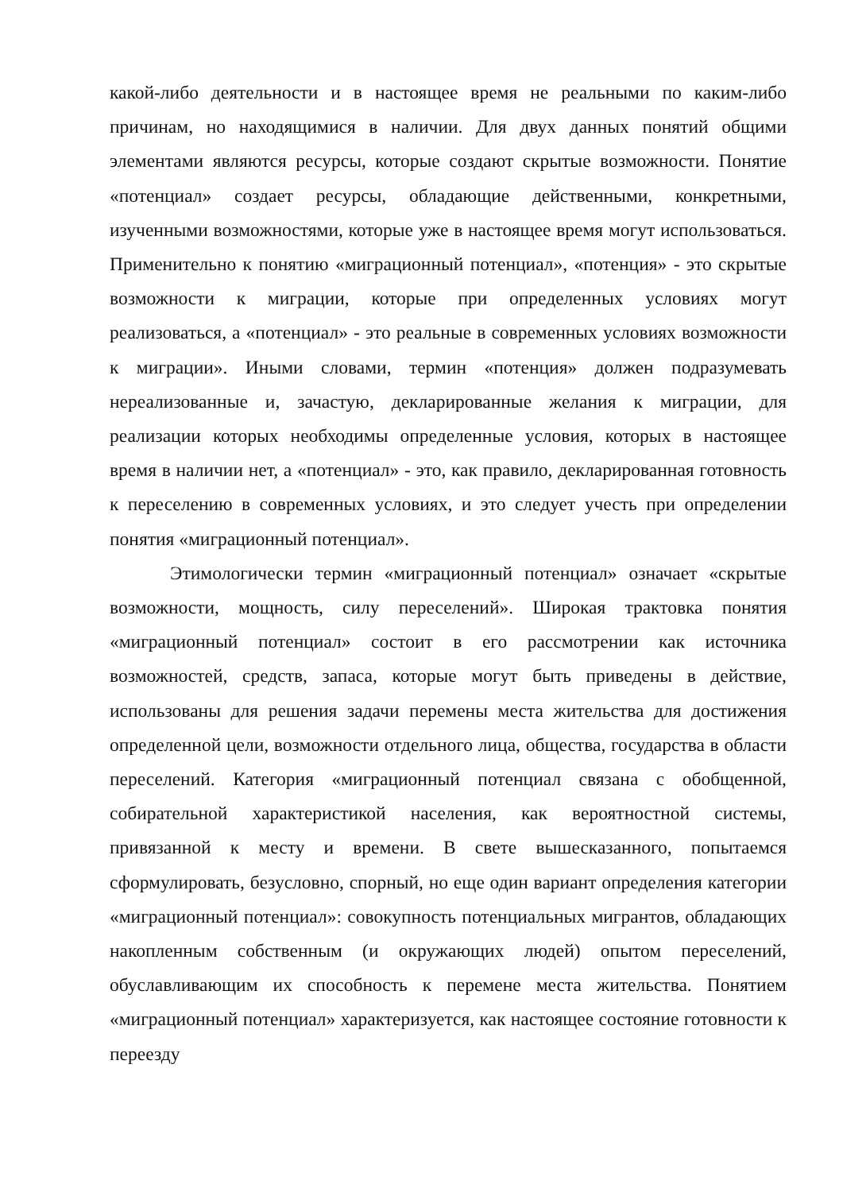какой-либо деятельности и в настоящее время не реальными по каким-либо причинам, но находящимися в наличии. Для двух данных понятий общими элементами являются ресурсы, которые создают скрытые возможности. Понятие «потенциал» создает ресурсы, обладающие действенными, конкретными, изученными возможностями, которые уже в настоящее время могут использоваться. Применительно к понятию «миграционный потенциал», «потенция» - это скрытые возможности к миграции, которые при определенных условиях могут реализоваться, а «потенциал» - это реальные в современных условиях возможности к миграции». Иными словами, термин «потенция» должен подразумевать нереализованные и, зачастую, декларированные желания к миграции, для реализации которых необходимы определенные условия, которых в настоящее время в наличии нет, а «потенциал» - это, как правило, декларированная готовность к переселению в современных условиях, и это следует учесть при определении понятия «миграционный потенциал».
Этимологически термин «миграционный потенциал» означает «скрытые возможности, мощность, силу переселений». Широкая трактовка понятия «миграционный потенциал» состоит в его рассмотрении как источника возможностей, средств, запаса, которые могут быть приведены в действие, использованы для решения задачи перемены места жительства для достижения определенной цели, возможности отдельного лица, общества, государства в области переселений. Категория «миграционный потенциал связана с обобщенной, собирательной характеристикой населения, как вероятностной системы, привязанной к месту и времени. В свете вышесказанного, попытаемся сформулировать, безусловно, спорный, но еще один вариант определения категории «миграционный потенциал»: совокупность потенциальных мигрантов, обладающих накопленным собственным (и окружающих людей) опытом переселений, обуславливающим их способность к перемене места жительства. Понятием «миграционный потенциал» характеризуется, как настоящее состояние готовности к переезду